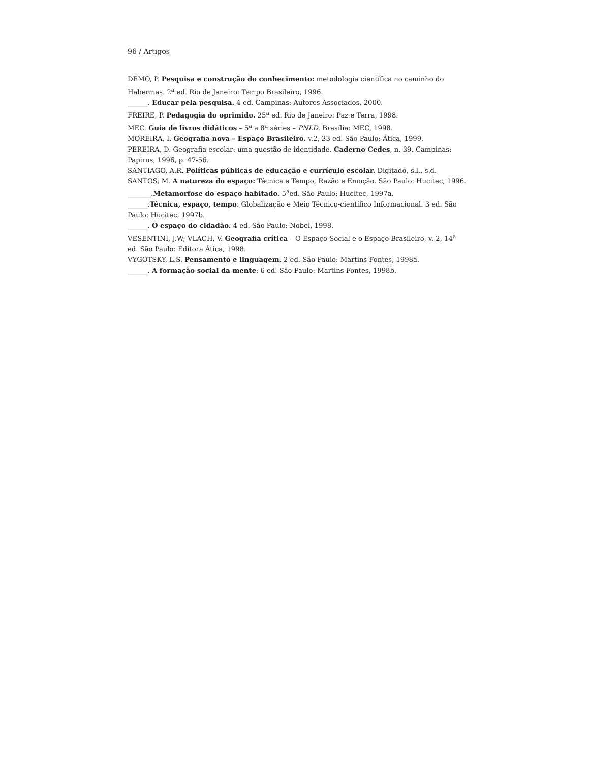96 / Artigos
DEMO, P. Pesquisa e construção do conhecimento: metodologia científica no caminho do Habermas. 2<sup>a</sup> ed. Rio de Janeiro: Tempo Brasileiro, 1996.
______. Educar pela pesquisa. 4 ed. Campinas: Autores Associados, 2000.
FREIRE, P. Pedagogia do oprimido. 25<sup>a</sup> ed. Rio de Janeiro: Paz e Terra, 1998.
MEC. Guia de livros didáticos – 5<sup>a</sup> a 8<sup>a</sup> séries – PNLD. Brasília: MEC, 1998.
MOREIRA, I. Geografia nova – Espaço Brasileiro. v.2, 33 ed. São Paulo: Ática, 1999.
PEREIRA, D. Geografia escolar: uma questão de identidade. Caderno Cedes, n. 39. Campinas: Papirus, 1996, p. 47-56.
SANTIAGO, A.R. Políticas públicas de educação e currículo escolar. Digitado, s.l., s.d.
SANTOS, M. A natureza do espaço: Técnica e Tempo, Razão e Emoção. São Paulo: Hucitec, 1996.
_______.Metamorfose do espaço habitado. 5<sup>a</sup>ed. São Paulo: Hucitec, 1997a.
______.Técnica, espaço, tempo: Globalização e Meio Técnico-científico Informacional. 3 ed. São Paulo: Hucitec, 1997b.
______. O espaço do cidadão. 4 ed. São Paulo: Nobel, 1998.
VESENTINI, J.W; VLACH, V. Geografia crítica – O Espaço Social e o Espaço Brasileiro, v. 2, 14<sup>a</sup> ed. São Paulo: Editora Ática, 1998.
VYGOTSKY, L.S. Pensamento e linguagem. 2 ed. São Paulo: Martins Fontes, 1998a.
______. A formação social da mente: 6 ed. São Paulo: Martins Fontes, 1998b.